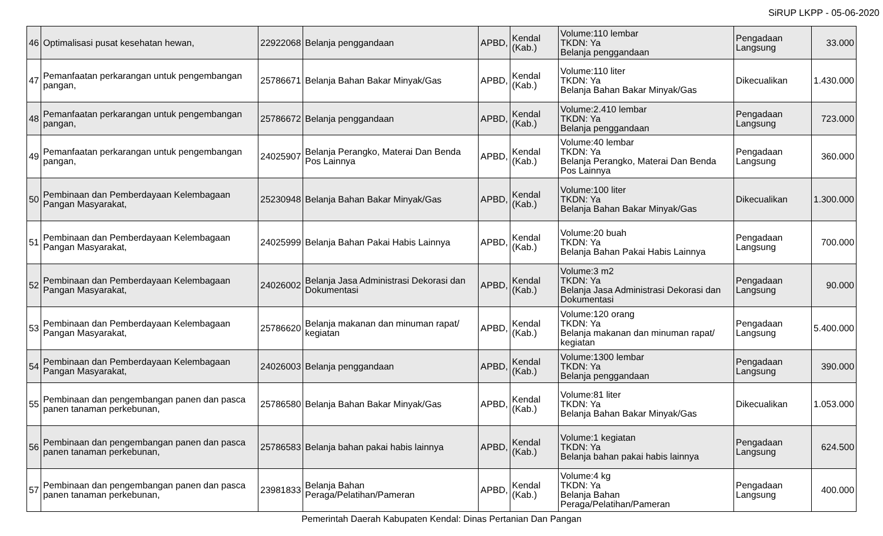SiRUP LKPP - 05-06-2020
| 46 | Optimalisasi pusat kesehatan hewan, | 22922068 | Belanja penggandaan | APBD, | Kendal (Kab.) | Volume:110 lembar TKDN: Ya Belanja penggandaan | Pengadaan Langsung | 33.000 |
| 47 | Pemanfaatan perkarangan untuk pengembangan pangan, | 25786671 | Belanja Bahan Bakar Minyak/Gas | APBD, | Kendal (Kab.) | Volume:110 liter TKDN: Ya Belanja Bahan Bakar Minyak/Gas | Dikecualikan | 1.430.000 |
| 48 | Pemanfaatan perkarangan untuk pengembangan pangan, | 25786672 | Belanja penggandaan | APBD, | Kendal (Kab.) | Volume:2.410 lembar TKDN: Ya Belanja penggandaan | Pengadaan Langsung | 723.000 |
| 49 | Pemanfaatan perkarangan untuk pengembangan pangan, | 24025907 | Belanja Perangko, Materai Dan Benda Pos Lainnya | APBD, | Kendal (Kab.) | Volume:40 lembar TKDN: Ya Belanja Perangko, Materai Dan Benda Pos Lainnya | Pengadaan Langsung | 360.000 |
| 50 | Pembinaan dan Pemberdayaan Kelembagaan Pangan Masyarakat, | 25230948 | Belanja Bahan Bakar Minyak/Gas | APBD, | Kendal (Kab.) | Volume:100 liter TKDN: Ya Belanja Bahan Bakar Minyak/Gas | Dikecualikan | 1.300.000 |
| 51 | Pembinaan dan Pemberdayaan Kelembagaan Pangan Masyarakat, | 24025999 | Belanja Bahan Pakai Habis Lainnya | APBD, | Kendal (Kab.) | Volume:20 buah TKDN: Ya Belanja Bahan Pakai Habis Lainnya | Pengadaan Langsung | 700.000 |
| 52 | Pembinaan dan Pemberdayaan Kelembagaan Pangan Masyarakat, | 24026002 | Belanja Jasa Administrasi Dekorasi dan Dokumentasi | APBD, | Kendal (Kab.) | Volume:3 m2 TKDN: Ya Belanja Jasa Administrasi Dekorasi dan Dokumentasi | Pengadaan Langsung | 90.000 |
| 53 | Pembinaan dan Pemberdayaan Kelembagaan Pangan Masyarakat, | 25786620 | Belanja makanan dan minuman rapat/ kegiatan | APBD, | Kendal (Kab.) | Volume:120 orang TKDN: Ya Belanja makanan dan minuman rapat/ kegiatan | Pengadaan Langsung | 5.400.000 |
| 54 | Pembinaan dan Pemberdayaan Kelembagaan Pangan Masyarakat, | 24026003 | Belanja penggandaan | APBD, | Kendal (Kab.) | Volume:1300 lembar TKDN: Ya Belanja penggandaan | Pengadaan Langsung | 390.000 |
| 55 | Pembinaan dan pengembangan panen dan pasca panen tanaman perkebunan, | 25786580 | Belanja Bahan Bakar Minyak/Gas | APBD, | Kendal (Kab.) | Volume:81 liter TKDN: Ya Belanja Bahan Bakar Minyak/Gas | Dikecualikan | 1.053.000 |
| 56 | Pembinaan dan pengembangan panen dan pasca panen tanaman perkebunan, | 25786583 | Belanja bahan pakai habis lainnya | APBD, | Kendal (Kab.) | Volume:1 kegiatan TKDN: Ya Belanja bahan pakai habis lainnya | Pengadaan Langsung | 624.500 |
| 57 | Pembinaan dan pengembangan panen dan pasca panen tanaman perkebunan, | 23981833 | Belanja Bahan Peraga/Pelatihan/Pameran | APBD, | Kendal (Kab.) | Volume:4 kg TKDN: Ya Belanja Bahan Peraga/Pelatihan/Pameran | Pengadaan Langsung | 400.000 |
Pemerintah Daerah Kabupaten Kendal: Dinas Pertanian Dan Pangan